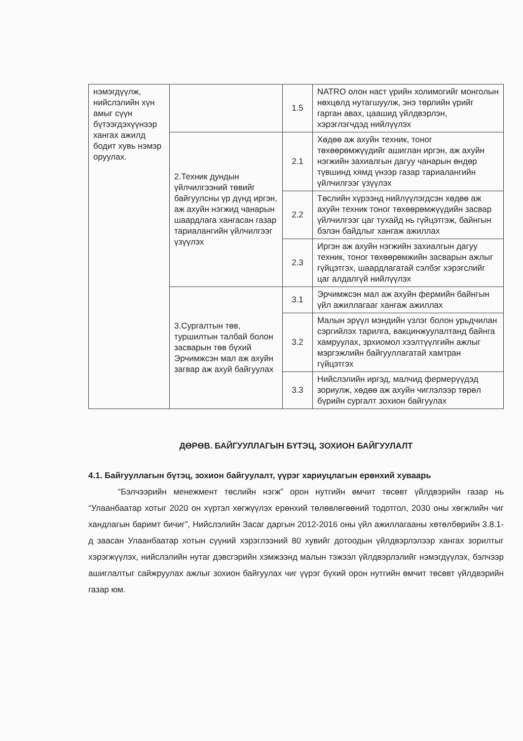| нэмэгдүүлж, нийслэлийн хүн амыг сүүн бүтээгдэхүүнээр хангах ажилд бодит хувь нэмэр оруулах. | | 1.5 | NATRO олон наст үрийн холимогийг монголын нөхцөлд нутагшуулж, энэ төрлийн үрийг гарган авах, цаашид үйлдвэрлэн, хэрэглэгчдэд нийлүүлэх |
| | 2.Техник дундын үйлчилгээний төвийг байгуулсны үр дүнд иргэн, аж ахуйн нэгжид чанарын шаардлага хангасан газар тариалангийн үйлчилгээг үзүүлэх | 2.1 | Хөдөө аж ахуйн техник, тоног төхөөрөмжүүдийг ашиглан иргэн, аж ахуйн нэгжийн захиалгын дагуу чанарын өндөр түвшинд хямд үнээр газар тариалангийн үйлчилгээг үзүүлэх |
| | | 2.2 | Төслийн хүрээнд нийлүүлэгдсэн хөдөө аж ахуйн техник тоног төхөөрөмжүүдийн засвар үйлчилгээг цаг тухайд нь гүйцэтгэж, байнгын бэлэн байдлыг хангаж ажиллах |
| | | 2.3 | Иргэн аж ахуйн нэгжийн захиалгын дагуу техник, тоног төхөөрөмжийн засварын ажлыг гүйцэтгэх, шаардлагатай сэлбэг хэрэгслийг цаг алдалгүй нийлүүлэх |
| | 3.Сургалтын төв, туршилтын талбай болон засварын төв бүхий Эрчимжсэн мал аж ахуйн загвар аж ахуй байгуулах | 3.1 | Эрчимжсэн мал аж ахуйн фермийн байнгын үйл ажиллагааг хангаж ажиллах |
| | | 3.2 | Малын эрүүл мэндийн үзлэг болон урьдчилан сэргийлэх тарилга, вакцинжуулалтанд байнга хамруулах, зрхиомол хээлтүүлгийн ажлыг мэргэжлийн байгууллагатай хамтран гүйцэтгэх |
| | | 3.3 | Нийслэлийн иргэд, малчид фермерүүдэд зориулж, хөдөө аж ахуйн чиглэлээр төрөл бүрийн сургалт зохион байгуулах |
ДӨРӨВ. БАЙГУУЛЛАГЫН БҮТЭЦ, ЗОХИОН БАЙГУУЛАЛТ
4.1. Байгууллагын бүтэц, зохион байгуулалт, үүрэг хариуцлагын ерөнхий хуваарь
“Бэлчээрийн менежмент төслийн нэгж” орон нутгийн өмчит төсөвт үйлдвэрийн газар нь “Улаанбаатар хотыг 2020 он хүртэл хөгжүүлэх ерөнхий төлөвлөгөөний тодотгол, 2030 оны хөгжлийн чиг хандлагын баримт бичиг”, Нийслэлийн Засаг даргын 2012-2016 оны үйл ажиллагааны хөтөлбөрийн 3.8.1-д заасан Улаанбаатар хотын сүүний хэрэглээний 80 хувийг дотоодын үйлдвэрлэлээр хангах зорилтыг хэрэгжүүлэх, нийслэлийн нутаг дэвсгэрийн хэмжээнд малын тэжээл үйлдвэрлэлийг нэмэгдүүлэх, бэлчээр ашиглалтыг сайжруулах ажлыг зохион байгуулах чиг үүрэг бүхий орон нутгийн өмчит төсөвт үйлдвэрийн газар юм.